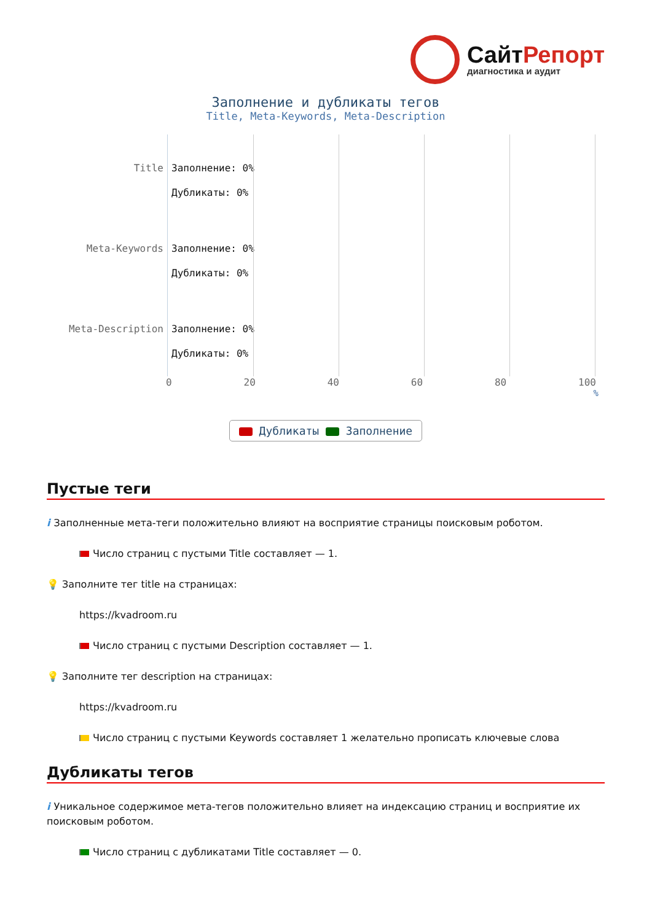СайтРепорт
диагностика и аудит
Заполнение и дубликаты тегов
Title, Meta-Keywords, Meta-Description
Title
Meta-Keywords
Meta-Description
Заполнение: 0%
Дубликаты: 0%
Заполнение: 0%
Дубликаты: 0%
Заполнение: 0%
Дубликаты: 0%
0 20 40 60 80 100
%
Дубликаты Заполнение
Пустые теги
i Заполненные мета-теги положительно влияют на восприятие страницы поисковым роботом.
Число страниц с пустыми Title составляет — 1.
💡 Заполните тег title на страницах:
https://kvadroom.ru
Число страниц с пустыми Description составляет — 1.
💡 Заполните тег description на страницах:
https://kvadroom.ru
Число страниц с пустыми Keywords составляет 1 желательно прописать ключевые слова
Дубликаты тегов
i Уникальное содержимое мета-тегов положительно влияет на индексацию страниц и восприятие их поисковым роботом.
Число страниц с дубликатами Title составляет — 0.